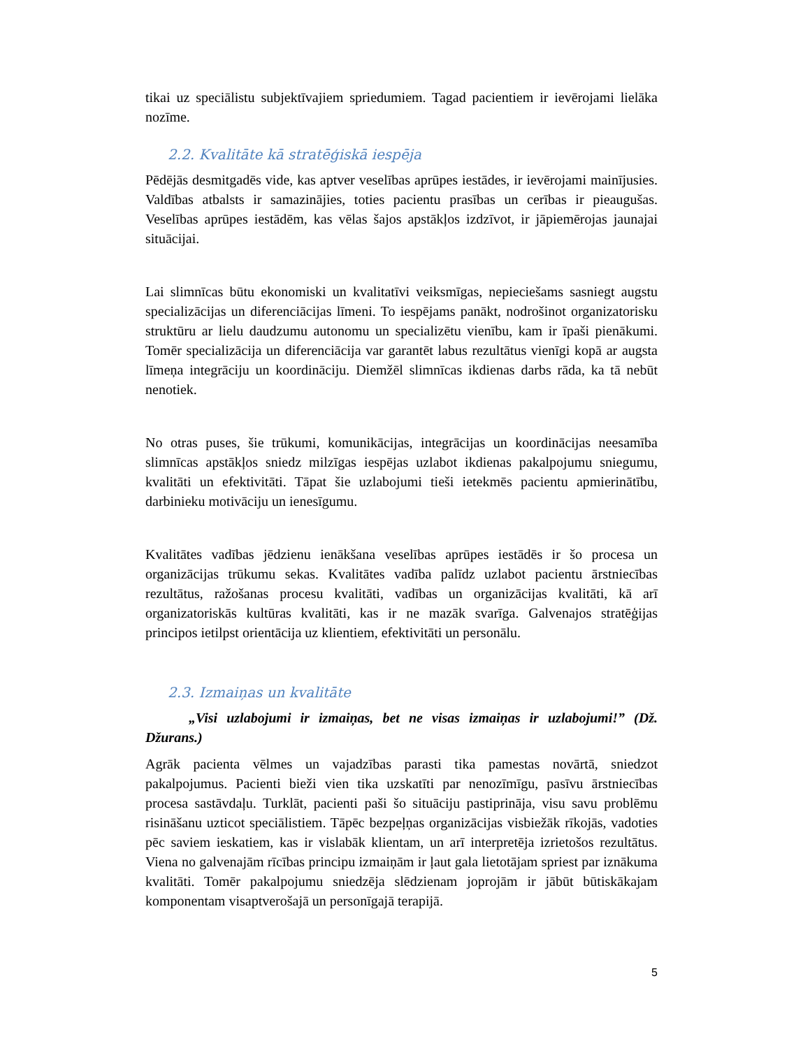tikai uz speciālistu subjektīvajiem spriedumiem. Tagad pacientiem ir ievērojami lielāka nozīme.
2.2. Kvalitāte kā stratēģiskā iespēja
Pēdējās desmitgadēs vide, kas aptver veselības aprūpes iestādes, ir ievērojami mainījusies. Valdības atbalsts ir samazinājies, toties pacientu prasības un cerības ir pieaugušas. Veselības aprūpes iestādēm, kas vēlas šajos apstākļos izdzīvot, ir jāpiemērojas jaunajai situācijai.
Lai slimnīcas būtu ekonomiski un kvalitatīvi veiksmīgas, nepieciešams sasniegt augstu specializācijas un diferenciācijas līmeni. To iespējams panākt, nodrošinot organizatorisku struktūru ar lielu daudzumu autonomu un specializētu vienību, kam ir īpaši pienākumi. Tomēr specializācija un diferenciācija var garantēt labus rezultātus vienīgi kopā ar augsta līmeņa integrāciju un koordināciju. Diemžēl slimnīcas ikdienas darbs rāda, ka tā nebūt nenotiek.
No otras puses, šie trūkumi, komunikācijas, integrācijas un koordinācijas neesamība slimnīcas apstākļos sniedz milzīgas iespējas uzlabot ikdienas pakalpojumu sniegumu, kvalitāti un efektivitāti. Tāpat šie uzlabojumi tieši ietekmēs pacientu apmierinātību, darbinieku motivāciju un ienesīgumu.
Kvalitātes vadības jēdzienu ienākšana veselības aprūpes iestādēs ir šo procesa un organizācijas trūkumu sekas. Kvalitātes vadība palīdz uzlabot pacientu ārstniecības rezultātus, ražošanas procesu kvalitāti, vadības un organizācijas kvalitāti, kā arī organizatoriskās kultūras kvalitāti, kas ir ne mazāk svarīga. Galvenajos stratēģijas principos ietilpst orientācija uz klientiem, efektivitāti un personālu.
2.3. Izmaiņas un kvalitāte
„Visi uzlabojumi ir izmaiņas, bet ne visas izmaiņas ir uzlabojumi!” (Dž. Džurans.)
Agrāk pacienta vēlmes un vajadzības parasti tika pamestas novārtā, sniedzot pakalpojumus. Pacienti bieži vien tika uzskatīti par nenozīmīgu, pasīvu ārstniecības procesa sastāvdaļu. Turklāt, pacienti paši šo situāciju pastiprināja, visu savu problēmu risināšanu uzticot speciālistiem. Tāpēc bezpeļņas organizācijas visbiežāk rīkojās, vadoties pēc saviem ieskatiem, kas ir vislabāk klientam, un arī interpretēja izrietošos rezultātus. Viena no galvenajām rīcības principu izmaiņām ir ļaut gala lietotājam spriest par iznākuma kvalitāti. Tomēr pakalpojumu sniedzēja slēdzienam joprojām ir jābūt būtiskākajam komponentam visaptverošajā un personīgajā terapijā.
5